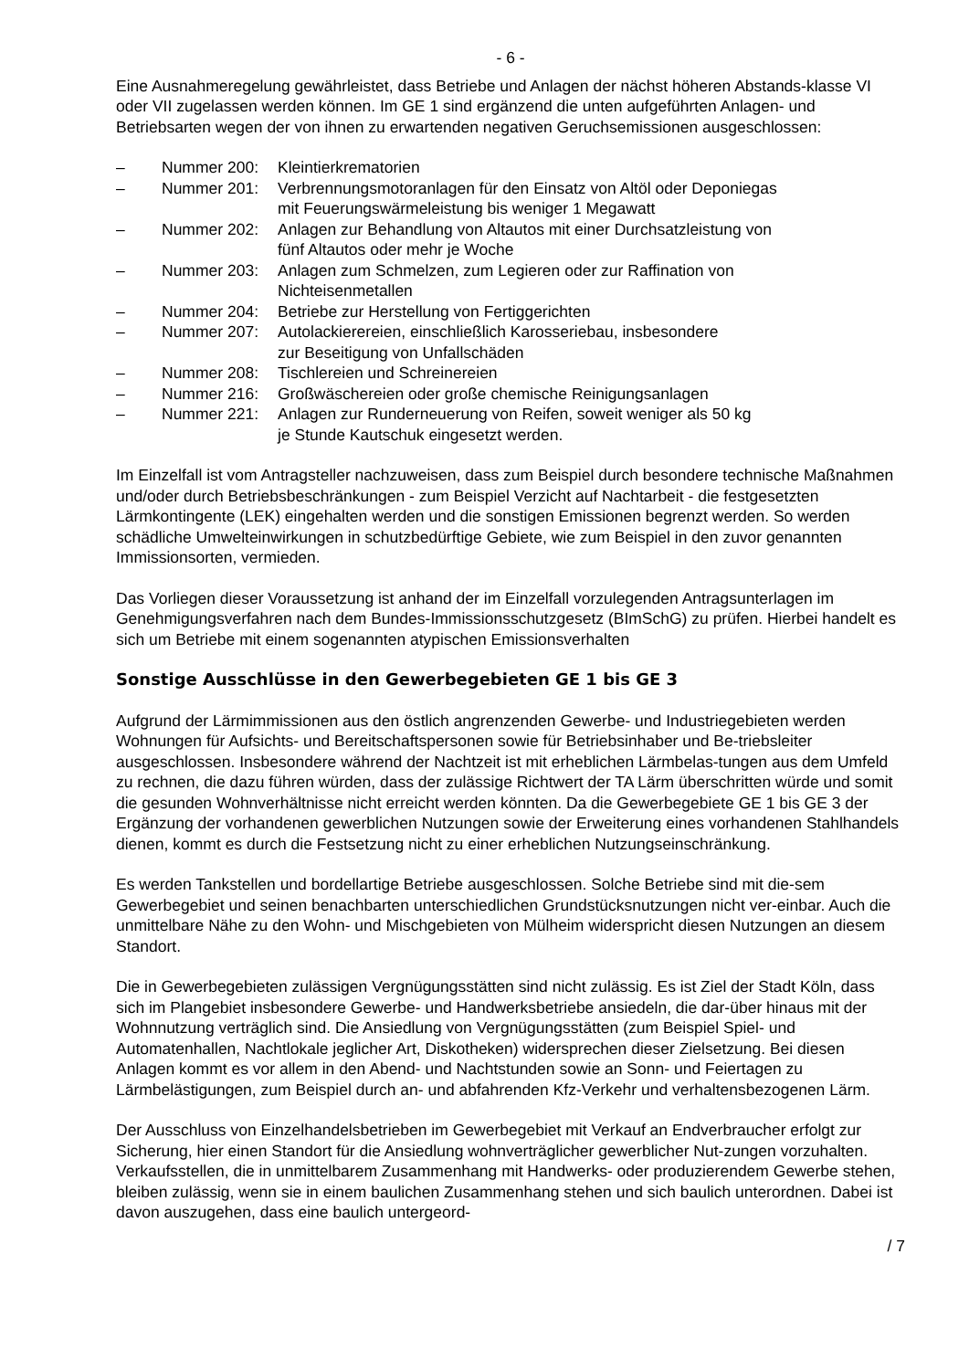- 6 -
Eine Ausnahmeregelung gewährleistet, dass Betriebe und Anlagen der nächst höheren Abstands-klasse VI oder VII zugelassen werden können. Im GE 1 sind ergänzend die unten aufgeführten Anlagen- und Betriebsarten wegen der von ihnen zu erwartenden negativen Geruchsemissionen ausgeschlossen:
– Nummer 200: Kleintierkrematorien
– Nummer 201: Verbrennungsmotoranlagen für den Einsatz von Altöl oder Deponiegas
mit Feuerungswärmeleistung bis weniger 1 Megawatt
– Nummer 202: Anlagen zur Behandlung von Altautos mit einer Durchsatzleistung von
fünf Altautos oder mehr je Woche
– Nummer 203: Anlagen zum Schmelzen, zum Legieren oder zur Raffination von
Nichteisenmetallen
– Nummer 204: Betriebe zur Herstellung von Fertiggerichten
– Nummer 207: Autolackierereien, einschließlich Karosseriebau, insbesondere
zur Beseitigung von Unfallschäden
– Nummer 208: Tischlereien und Schreinereien
– Nummer 216: Großwäschereien oder große chemische Reinigungsanlagen
– Nummer 221: Anlagen zur Runderneuerung von Reifen, soweit weniger als 50 kg
je Stunde Kautschuk eingesetzt werden.
Im Einzelfall ist vom Antragsteller nachzuweisen, dass zum Beispiel durch besondere technische Maßnahmen und/oder durch Betriebsbeschränkungen - zum Beispiel Verzicht auf Nachtarbeit - die festgesetzten Lärmkontingente (LEK) eingehalten werden und die sonstigen Emissionen begrenzt werden. So werden schädliche Umwelteinwirkungen in schutzbedürftige Gebiete, wie zum Beispiel in den zuvor genannten Immissionsorten, vermieden.
Das Vorliegen dieser Voraussetzung ist anhand der im Einzelfall vorzulegenden Antragsunterlagen im Genehmigungsverfahren nach dem Bundes-Immissionsschutzgesetz (BImSchG) zu prüfen. Hierbei handelt es sich um Betriebe mit einem sogenannten atypischen Emissionsverhalten
Sonstige Ausschlüsse in den Gewerbegebieten GE 1 bis GE 3
Aufgrund der Lärmimmissionen aus den östlich angrenzenden Gewerbe- und Industriegebieten werden Wohnungen für Aufsichts- und Bereitschaftspersonen sowie für Betriebsinhaber und Be-triebsleiter ausgeschlossen. Insbesondere während der Nachtzeit ist mit erheblichen Lärmbelas-tungen aus dem Umfeld zu rechnen, die dazu führen würden, dass der zulässige Richtwert der TA Lärm überschritten würde und somit die gesunden Wohnverhältnisse nicht erreicht werden könnten. Da die Gewerbegebiete GE 1 bis GE 3 der Ergänzung der vorhandenen gewerblichen Nutzungen sowie der Erweiterung eines vorhandenen Stahlhandels dienen, kommt es durch die Festsetzung nicht zu einer erheblichen Nutzungseinschränkung.
Es werden Tankstellen und bordellartige Betriebe ausgeschlossen. Solche Betriebe sind mit die-sem Gewerbegebiet und seinen benachbarten unterschiedlichen Grundstücksnutzungen nicht ver-einbar. Auch die unmittelbare Nähe zu den Wohn- und Mischgebieten von Mülheim widerspricht diesen Nutzungen an diesem Standort.
Die in Gewerbegebieten zulässigen Vergnügungsstätten sind nicht zulässig. Es ist Ziel der Stadt Köln, dass sich im Plangebiet insbesondere Gewerbe- und Handwerksbetriebe ansiedeln, die dar-über hinaus mit der Wohnnutzung verträglich sind. Die Ansiedlung von Vergnügungsstätten (zum Beispiel Spiel- und Automatenhallen, Nachtlokale jeglicher Art, Diskotheken) widersprechen dieser Zielsetzung. Bei diesen Anlagen kommt es vor allem in den Abend- und Nachtstunden sowie an Sonn- und Feiertagen zu Lärmbelästigungen, zum Beispiel durch an- und abfahrenden Kfz-Verkehr und verhaltensbezogenen Lärm.
Der Ausschluss von Einzelhandelsbetrieben im Gewerbegebiet mit Verkauf an Endverbraucher erfolgt zur Sicherung, hier einen Standort für die Ansiedlung wohnverträglicher gewerblicher Nut-zungen vorzuhalten. Verkaufsstellen, die in unmittelbarem Zusammenhang mit Handwerks- oder produzierendem Gewerbe stehen, bleiben zulässig, wenn sie in einem baulichen Zusammenhang stehen und sich baulich unterordnen. Dabei ist davon auszugehen, dass eine baulich untergeord-
/ 7